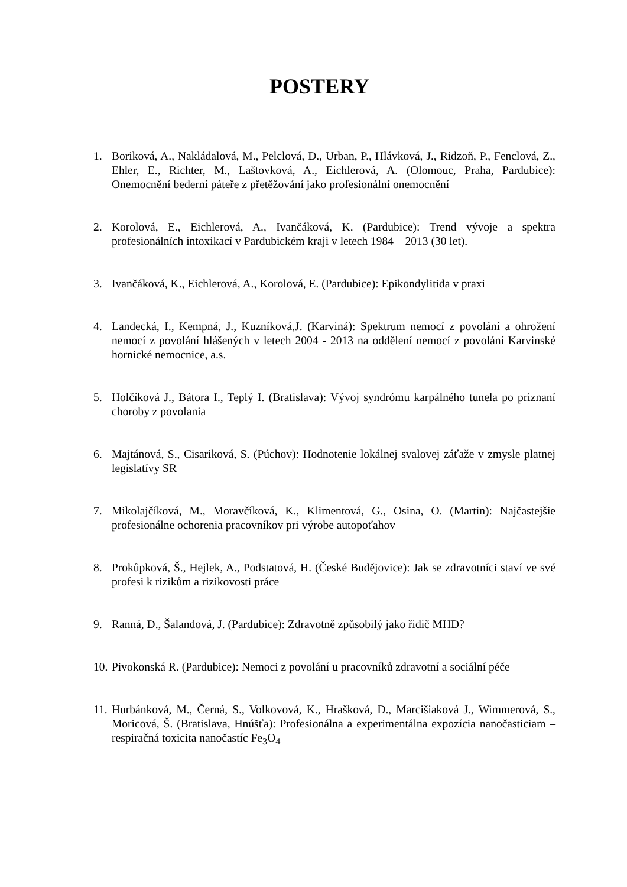POSTERY
1. Boriková, A., Nakládalová, M., Pelclová, D., Urban, P., Hlávková, J., Ridzoň, P., Fenclová, Z., Ehler, E., Richter, M., Laštovková, A., Eichlerová, A. (Olomouc, Praha, Pardubice): Onemocnění bederní páteře z přetěžování jako profesionální onemocnění
2. Korolová, E., Eichlerová, A., Ivančáková, K. (Pardubice): Trend vývoje a spektra profesionálních intoxikací v Pardubickém kraji v letech 1984 – 2013 (30 let).
3. Ivančáková, K., Eichlerová, A., Korolová, E. (Pardubice): Epikondylitida v praxi
4. Landecká, I., Kempná, J., Kuzníková,J. (Karviná): Spektrum nemocí z povolání a ohrožení nemocí z povolání hlášených v letech 2004 - 2013 na oddělení nemocí z povolání Karvinské hornické nemocnice, a.s.
5. Holčíková J., Bátora I., Teplý I. (Bratislava): Vývoj syndrómu karpálného tunela po priznaní choroby z povolania
6. Majtánová, S., Cisariková, S. (Púchov): Hodnotenie lokálnej svalovej záťaže v zmysle platnej legislatívy SR
7. Mikolajčíková, M., Moravčíková, K., Klimentová, G., Osina, O. (Martin): Najčastejšie profesionálne ochorenia pracovníkov pri výrobe autopoťahov
8. Prokůpková, Š., Hejlek, A., Podstatová, H. (České Budějovice): Jak se zdravotníci staví ve své profesi k rizikům a rizikovosti práce
9. Ranná, D., Šalandová, J. (Pardubice): Zdravotně způsobilý jako řidič MHD?
10. Pivokonská R. (Pardubice): Nemoci z povolání u pracovníků zdravotní a sociální péče
11. Hurbánková, M., Černá, S., Volkovová, K., Hrašková, D., Marcišiaková J., Wimmerová, S., Moricová, Š. (Bratislava, Hnúšťa): Profesionálna a experimentálna expozícia nanočasticiam – respiračná toxicita nanočastíc Fe<sub>3</sub>O<sub>4</sub>